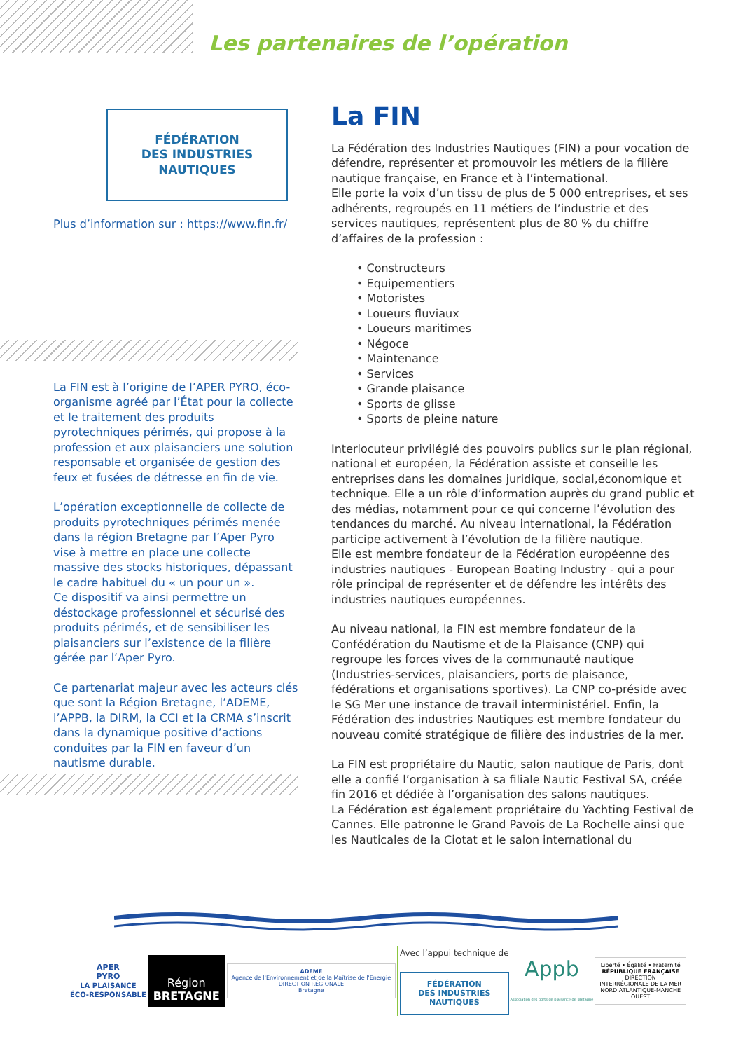Les partenaires de l’opération
FÉDÉRATION
DES INDUSTRIES
NAUTIQUES
Plus d’information sur : https://www.fin.fr/
La FIN est à l’origine de l’APER PYRO, éco-organisme agréé par l’État pour la collecte et le traitement des produits pyrotechniques périmés, qui propose à la profession et aux plaisanciers une solution responsable et organisée de gestion des feux et fusées de détresse en fin de vie.
L’opération exceptionnelle de collecte de produits pyrotechniques périmés menée dans la région Bretagne par l’Aper Pyro vise à mettre en place une collecte massive des stocks historiques, dépassant le cadre habituel du « un pour un ».
Ce dispositif va ainsi permettre un déstockage professionnel et sécurisé des produits périmés, et de sensibiliser les plaisanciers sur l’existence de la filière gérée par l’Aper Pyro.
Ce partenariat majeur avec les acteurs clés que sont la Région Bretagne, l’ADEME, l’APPB, la DIRM, la CCI et la CRMA s’inscrit dans la dynamique positive d’actions conduites par la FIN en faveur d’un nautisme durable.
La FIN
La Fédération des Industries Nautiques (FIN) a pour vocation de défendre, représenter et promouvoir les métiers de la filière nautique française, en France et à l’international.
Elle porte la voix d’un tissu de plus de 5 000 entreprises, et ses adhérents, regroupés en 11 métiers de l’industrie et des services nautiques, représentent plus de 80 % du chiffre d’affaires de la profession :
• Constructeurs
• Equipementiers
• Motoristes
• Loueurs fluviaux
• Loueurs maritimes
• Négoce
• Maintenance
• Services
• Grande plaisance
• Sports de glisse
• Sports de pleine nature
Interlocuteur privilégié des pouvoirs publics sur le plan régional, national et européen, la Fédération assiste et conseille les entreprises dans les domaines juridique, social,économique et technique. Elle a un rôle d’information auprès du grand public et des médias, notamment pour ce qui concerne l’évolution des tendances du marché. Au niveau international, la Fédération participe activement à l’évolution de la filière nautique.
Elle est membre fondateur de la Fédération européenne des industries nautiques - European Boating Industry - qui a pour rôle principal de représenter et de défendre les intérêts des industries nautiques européennes.
Au niveau national, la FIN est membre fondateur de la Confédération du Nautisme et de la Plaisance (CNP) qui regroupe les forces vives de la communauté nautique (Industries-services, plaisanciers, ports de plaisance, fédérations et organisations sportives). La CNP co-préside avec le SG Mer une instance de travail interministériel. Enfin, la Fédération des industries Nautiques est membre fondateur du nouveau comité stratégique de filière des industries de la mer.
La FIN est propriétaire du Nautic, salon nautique de Paris, dont elle a confié l’organisation à sa filiale Nautic Festival SA, créée fin 2016 et dédiée à l’organisation des salons nautiques.
La Fédération est également propriétaire du Yachting Festival de Cannes. Elle patronne le Grand Pavois de La Rochelle ainsi que les Nauticales de la Ciotat et le salon international du
APER
PYRO
LA PLAISANCE
ÉCO-RESPONSABLE
Région
BRETAGNE
ADEME
Agence de l'Environnement et de la Maîtrise de l'Energie
DIRECTION RÉGIONALE
Bretagne
Avec l’appui technique de
FÉDÉRATION
DES INDUSTRIES
NAUTIQUES
Appb
Association des ports de plaisance de Bretagne
Liberté • Égalité • Fraternité
RÉPUBLIQUE FRANÇAISE
DIRECTION
INTERRÉGIONALE DE LA MER
NORD ATLANTIQUE-MANCHE
OUEST